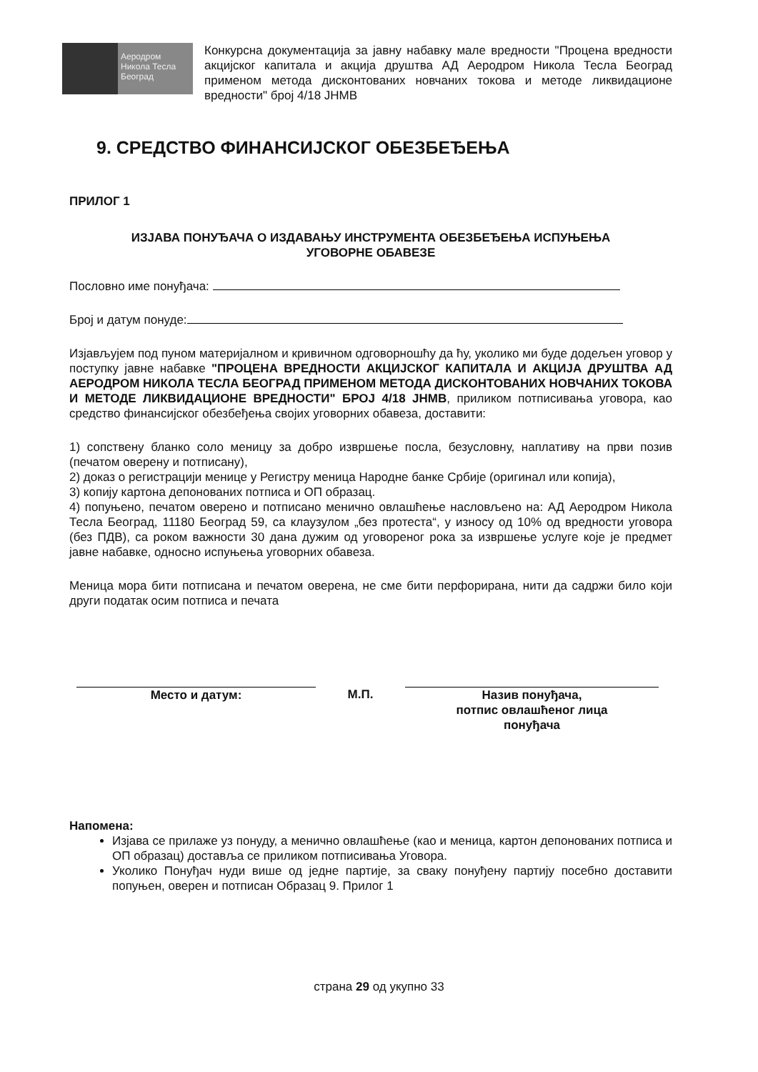Аеродром
Никола Тесла
Београд
Конкурсна документација за јавну набавку мале вредности "Процена вредности акцијског капитала и акција друштва АД Аеродром Никола Тесла Београд применом метода дисконтованих новчаних токова и методе ликвидационе вредности" број 4/18 ЈНМВ
9. СРЕДСТВО ФИНАНСИЈСКОГ ОБЕЗБЕЂЕЊА
ПРИЛОГ 1
ИЗЈАВА ПОНУЂАЧА О ИЗДАВАЊУ ИНСТРУМЕНТА ОБЕЗБЕЂЕЊА ИСПУЊЕЊА
УГОВОРНЕ ОБАВЕЗЕ
Пословно име понуђача:
Број и датум понуде:
Изјављујем под пуном материјалном и кривичном одговорношћу да ћу, уколико ми буде додељен уговор у поступку јавне набавке "ПРОЦЕНА ВРЕДНОСТИ АКЦИЈСКОГ КАПИТАЛА И АКЦИЈА ДРУШТВА АД АЕРОДРОМ НИКОЛА ТЕСЛА БЕОГРАД ПРИМЕНОМ МЕТОДА ДИСКОНТОВАНИХ НОВЧАНИХ ТОКОВА И МЕТОДЕ ЛИКВИДАЦИОНЕ ВРЕДНОСТИ" БРОЈ 4/18 ЈНМВ, приликом потписивања уговора, као средство финансијског обезбеђења својих уговорних обавеза, доставити:
1) сопствену бланко соло меницу за добро извршење посла, безусловну, наплативу на први позив (печатом оверену и потписану),
2) доказ о регистрацији менице у Регистру меница Народне банке Србије (оригинал или копија),
3) копију картона депонованих потписа и ОП образац.
4) попуњено, печатом оверено и потписано менично овлашћење насловљено на: АД Аеродром Никола Тесла Београд, 11180 Београд 59, са клаузулом „без протеста“, у износу од 10% од вредности уговора (без ПДВ), са роком важности 30 дана дужим од уговореног рока за извршење услуге које је предмет јавне набавке, односно испуњења уговорних обавеза.
Меница мора бити потписана и печатом оверена, не сме бити перфорирана, нити да садржи било који други податак осим потписа и печата
Место и датум: М.П. Назив понуђача,
потпис овлашћеног лица
понуђача
Напомена:
Изјава се прилаже уз понуду, а менично овлашћење (као и меница, картон депонованих потписа и ОП образац) доставља се приликом потписивања Уговора.
Уколико Понуђач нуди више од једне партије, за сваку понуђену партију посебно доставити попуњен, оверен и потписан Образац 9. Прилог 1
страна 29 од укупно 33